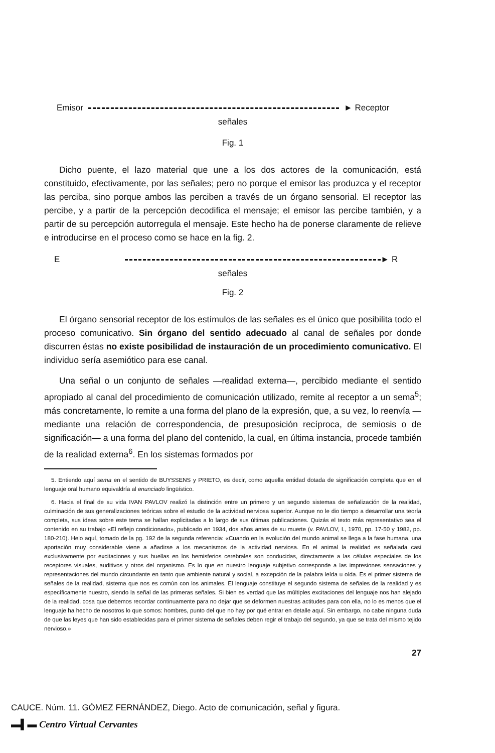Emisor ► Receptor
señales
Fig. 1
Dicho puente, el lazo material que une a los dos actores de la comunicación, está constituido, efectivamente, por las señales; pero no porque el emisor las produzca y el receptor las perciba, sino porque ambos las perciben a través de un órgano sensorial. El receptor las percibe, y a partir de la percepción decodifica el mensaje; el emisor las percibe también, y a partir de su percepción autorregula el mensaje. Este hecho ha de ponerse claramente de relieve e introducirse en el proceso como se hace en la fig. 2.
E ► R
señales
Fig. 2
El órgano sensorial receptor de los estímulos de las señales es el único que posibilita todo el proceso comunicativo. Sin órgano del sentido adecuado al canal de señales por donde discurren éstas no existe posibilidad de instauración de un procedimiento comunicativo. El individuo sería asemiótico para ese canal.
Una señal o un conjunto de señales —realidad externa—, percibido mediante el sentido apropiado al canal del procedimiento de comunicación utilizado, remite al receptor a un sema<sup>5</sup>; más concretamente, lo remite a una forma del plano de la expresión, que, a su vez, lo reenvía —mediante una relación de correspondencia, de presuposición recíproca, de semiosis o de significación— a una forma del plano del contenido, la cual, en última instancia, procede también de la realidad externa<sup>6</sup>. En los sistemas formados por
5. Entiendo aquí sema en el sentido de BUYSSENS y PRIETO, es decir, como aquella entidad dotada de significación completa que en el lenguaje oral humano equivaldría al enunciado lingüístico.
6. Hacia el final de su vida IVAN PAVLOV realizó la distinción entre un primero y un segundo sistemas de señalización de la realidad, culminación de sus generalizaciones teóricas sobre el estudio de la actividad nerviosa superior. Aunque no le dio tiempo a desarrollar una teoría completa, sus ideas sobre este tema se hallan explicitadas a lo largo de sus últimas publicaciones. Quizás el texto más representativo sea el contenido en su trabajo «El reflejo condicionado», publicado en 1934, dos años antes de su muerte (v. PAVLOV, I., 1970, pp. 17-50 y 1982, pp. 180-210). Helo aquí, tomado de la pg. 192 de la segunda referencia: «Cuando en la evolución del mundo animal se llega a la fase humana, una aportación muy considerable viene a añadirse a los mecanismos de la actividad nerviosa. En el animal la realidad es señalada casi exclusivamente por excitaciones y sus huellas en los hemisferios cerebrales son conducidas, directamente a las células especiales de los receptores visuales, auditivos y otros del organismo. Es lo que en nuestro lenguaje subjetivo corresponde a las impresiones sensaciones y representaciones del mundo circundante en tanto que ambiente natural y social, a excepción de la palabra leída u oída. Es el primer sistema de señales de la realidad, sistema que nos es común con los animales. El lenguaje constituye el segundo sistema de señales de la realidad y es específicamente nuestro, siendo la señal de las primeras señales. Si bien es verdad que las múltiples excitaciones del lenguaje nos han alejado de la realidad, cosa que debemos recordar continuamente para no dejar que se deformen nuestras actitudes para con ella, no lo es menos que el lenguaje ha hecho de nosotros lo que somos: hombres, punto del que no hay por qué entrar en detalle aquí. Sin embargo, no cabe ninguna duda de que las leyes que han sido establecidas para el primer sistema de señales deben regir el trabajo del segundo, ya que se trata del mismo tejido nervioso.»
27
CAUCE. Núm. 11. GÓMEZ FERNÁNDEZ, Diego. Acto de comunicación, señal y figura.
▬▌▬ Centro Virtual Cervantes